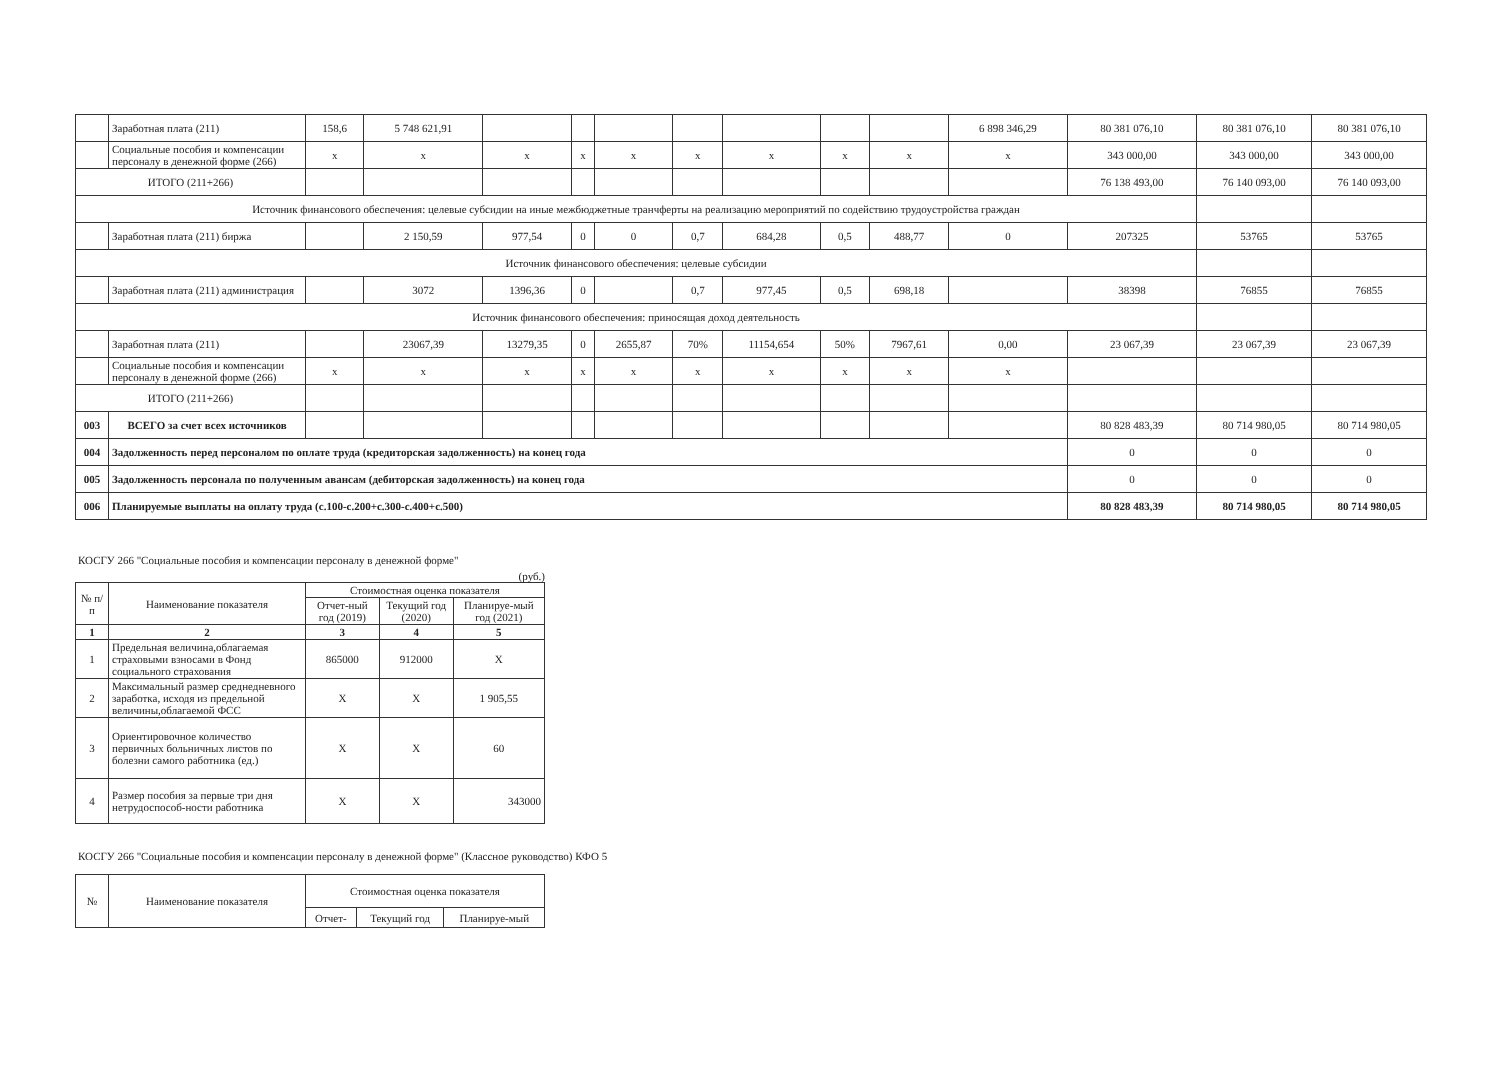| | Заработная плата (211) | 158,6 | 5 748 621,91 | | | | | | | | 6 898 346,29 | 80 381 076,10 | 80 381 076,10 | 80 381 076,10 |
| | Социальные пособия и компенсации персоналу в денежной форме (266) | x | x | x | x | x | x | x | x | x | x | 343 000,00 | 343 000,00 | 343 000,00 |
| ИТОГО (211+266) | | | | | | | | | | | | 76 138 493,00 | 76 140 093,00 | 76 140 093,00 |
| Источник финансового обеспечения: целевые субсидии на иные межбюджетные транчферты на реализацию мероприятий по содействию трудоустройства граждан | | | | | | | | | | | | | | |
| | Заработная плата (211) биржа | | 2 150,59 | 977,54 | 0 | 0 | 0,7 | 684,28 | 0,5 | 488,77 | 0 | 207325 | 53765 | 53765 |
| Источник финансового обеспечения: целевые субсидии | | | | | | | | | | | | | | |
| | Заработная плата (211) администрация | | 3072 | 1396,36 | 0 | | 0,7 | 977,45 | 0,5 | 698,18 | | 38398 | 76855 | 76855 |
| Источник финансового обеспечения: приносящая доход деятельность | | | | | | | | | | | | | | |
| | Заработная плата (211) | | 23067,39 | 13279,35 | 0 | 2655,87 | 70% | 11154,654 | 50% | 7967,61 | 0,00 | 23 067,39 | 23 067,39 | 23 067,39 |
| | Социальные пособия и компенсации персоналу в денежной форме (266) | x | x | x | x | x | x | x | x | x | x | | | |
| ИТОГО (211+266) | | | | | | | | | | | | | | |
| 003 | ВСЕГО за счет всех источников | | | | | | | | | | | 80 828 483,39 | 80 714 980,05 | 80 714 980,05 |
| 004 | Задолженность перед персоналом по оплате труда (кредиторская задолженность) на конец года | | | | | | | | | | | 0 | 0 | 0 |
| 005 | Задолженность персонала по полученным авансам (дебиторская задолженность) на конец года | | | | | | | | | | | 0 | 0 | 0 |
| 006 | Планируемые выплаты на оплату труда (с.100-с.200+с.300-с.400+с.500) | | | | | | | | | | | 80 828 483,39 | 80 714 980,05 | 80 714 980,05 |
КОСГУ 266 "Социальные пособия и компенсации персоналу в денежной форме"
(руб.)
| № п/п | Наименование показателя | Стоимостная оценка показателя | | |
| | | Отчет-ный год (2019) | Текущий год (2020) | Планируе-мый год (2021) |
| 1 | 2 | 3 | 4 | 5 |
| 1 | Предельная величина,облагаемая страховыми взносами в Фонд социального страхования | 865000 | 912000 | X |
| 2 | Максимальный размер среднедневного заработка, исходя из предельной величины,облагаемой ФСС | X | X | 1 905,55 |
| 3 | Ориентировочное количество первичных больничных листов по болезни самого работника (ед.) | X | X | 60 |
| 4 | Размер пособия за первые три дня нетрудоспособ-ности работника | X | X | 343000 |
КОСГУ 266 "Социальные пособия и компенсации персоналу в денежной форме" (Классное руководство) КФО 5
| № | Наименование показателя | Стоимостная оценка показателя | | |
| | | Отчет- | Текущий год | Планируе-мый |